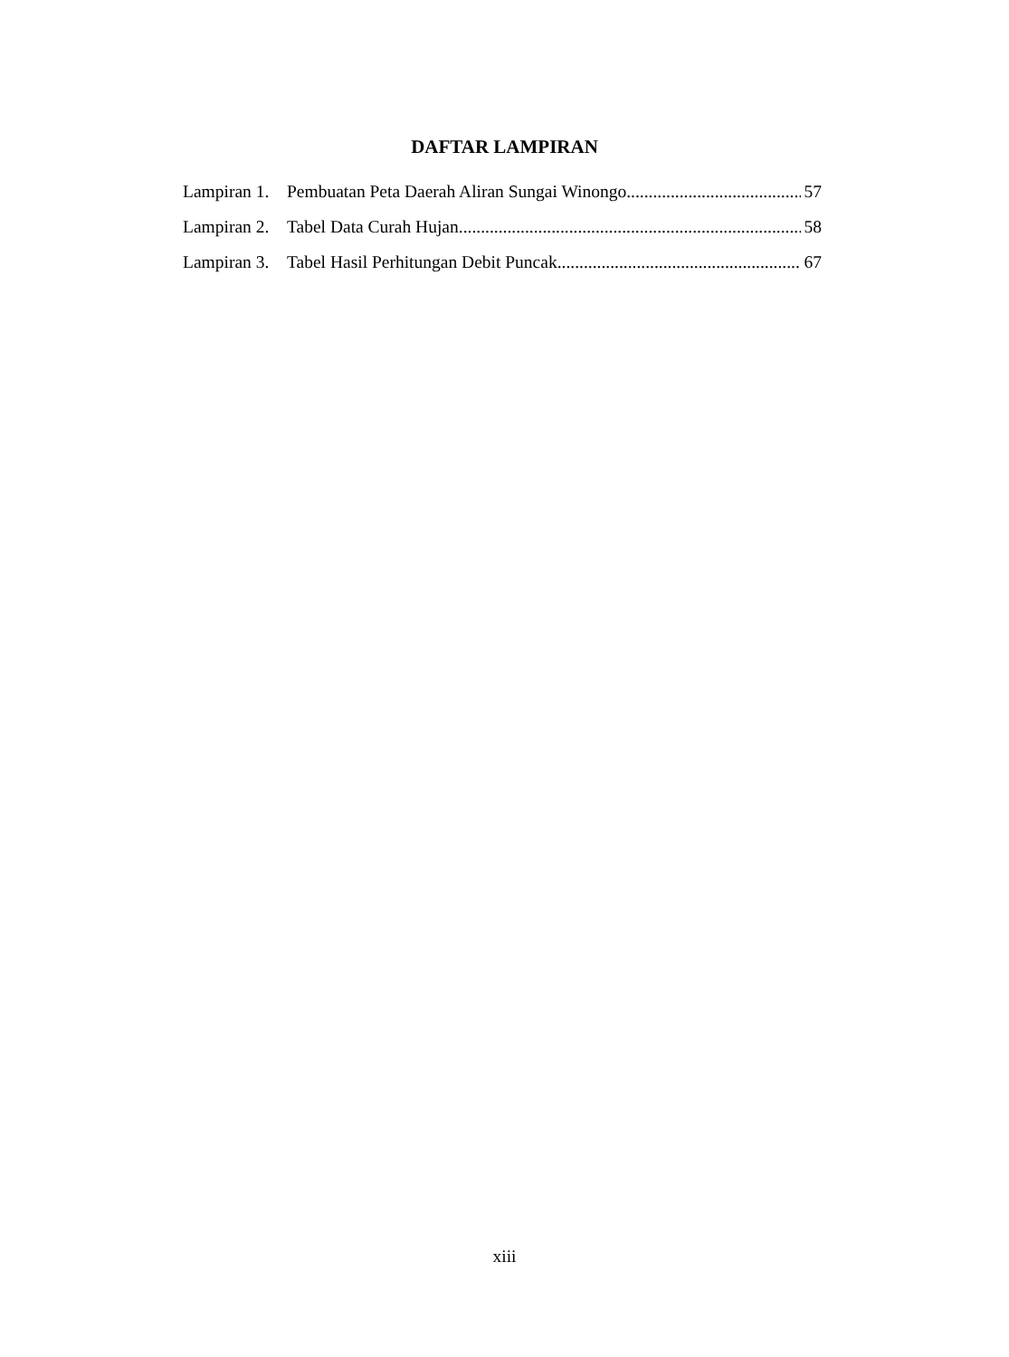DAFTAR LAMPIRAN
Lampiran 1. Pembuatan Peta Daerah Aliran Sungai Winongo 57
Lampiran 2. Tabel Data Curah Hujan 58
Lampiran 3. Tabel Hasil Perhitungan Debit Puncak 67
xiii